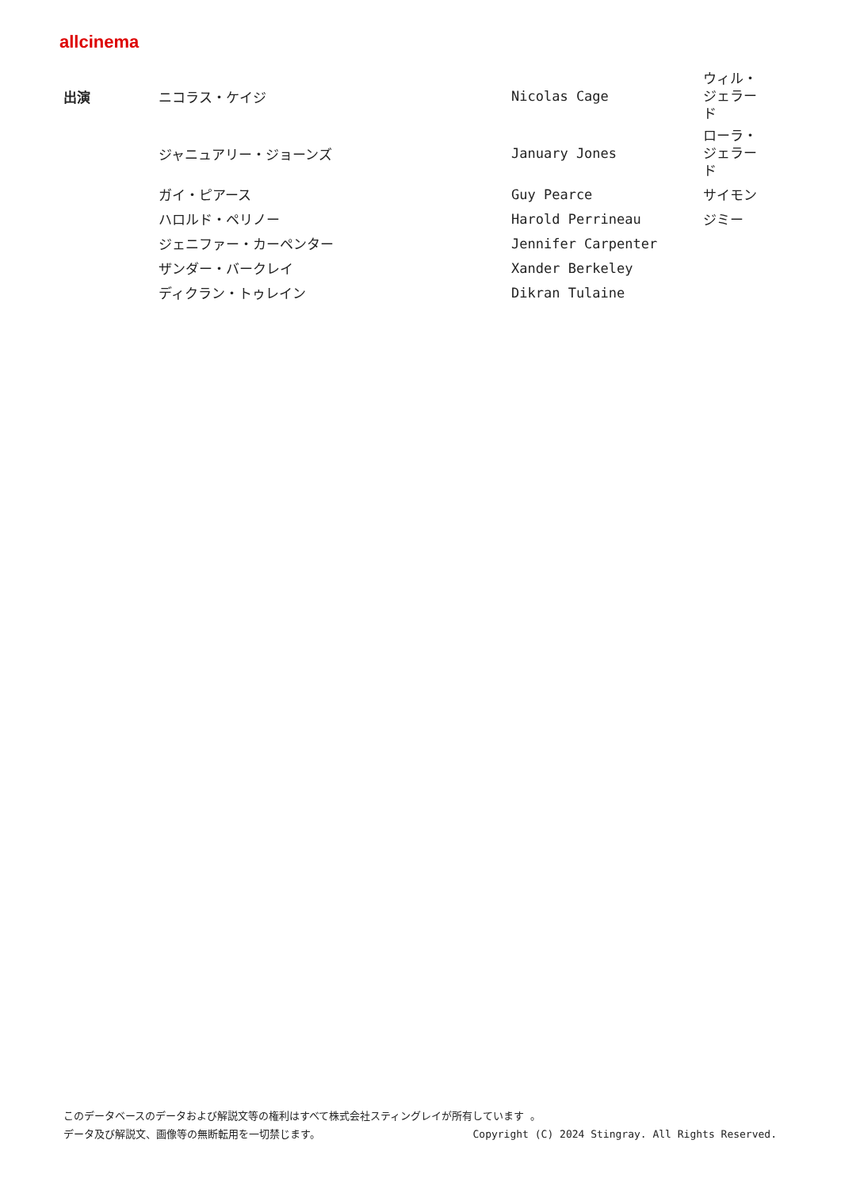allcinema
| 出演 | ニコラス・ケイジ | Nicolas Cage | ウィル・ジェラード |
| | ジャニュアリー・ジョーンズ | January Jones | ローラ・ジェラード |
| | ガイ・ピアース | Guy Pearce | サイモン |
| | ハロルド・ペリノー | Harold Perrineau | ジミー |
| | ジェニファー・カーペンター | Jennifer Carpenter | |
| | ザンダー・バークレイ | Xander Berkeley | |
| | ディクラン・トゥレイン | Dikran Tulaine | |
このデータベースのデータおよび解説文等の権利はすべて株式会社スティングレイが所有しています 。
データ及び解説文、画像等の無断転用を一切禁じます。 Copyright (C) 2024 Stingray. All Rights Reserved.